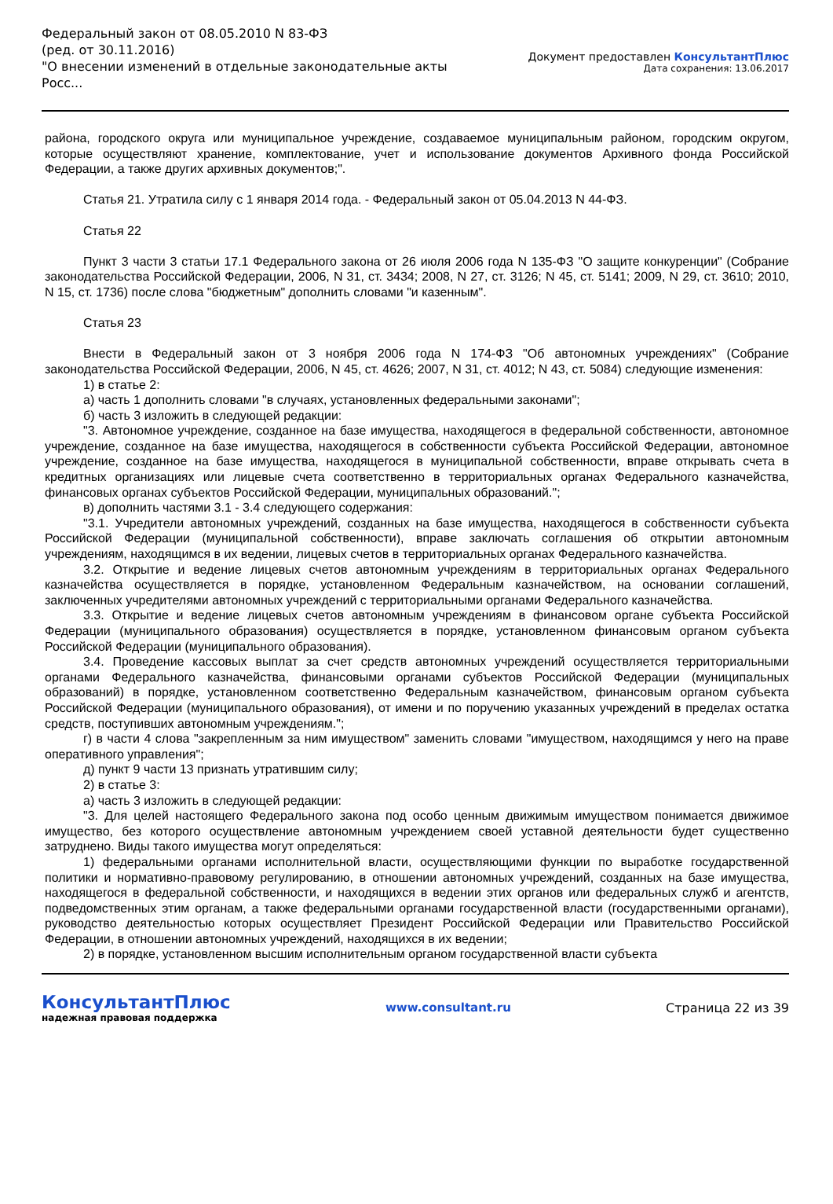Федеральный закон от 08.05.2010 N 83-ФЗ
(ред. от 30.11.2016)
"О внесении изменений в отдельные законодательные акты Росс...
Документ предоставлен КонсультантПлюс
Дата сохранения: 13.06.2017
района, городского округа или муниципальное учреждение, создаваемое муниципальным районом, городским округом, которые осуществляют хранение, комплектование, учет и использование документов Архивного фонда Российской Федерации, а также других архивных документов;".
Статья 21. Утратила силу с 1 января 2014 года. - Федеральный закон от 05.04.2013 N 44-ФЗ.
Статья 22
Пункт 3 части 3 статьи 17.1 Федерального закона от 26 июля 2006 года N 135-ФЗ "О защите конкуренции" (Собрание законодательства Российской Федерации, 2006, N 31, ст. 3434; 2008, N 27, ст. 3126; N 45, ст. 5141; 2009, N 29, ст. 3610; 2010, N 15, ст. 1736) после слова "бюджетным" дополнить словами "и казенным".
Статья 23
Внести в Федеральный закон от 3 ноября 2006 года N 174-ФЗ "Об автономных учреждениях" (Собрание законодательства Российской Федерации, 2006, N 45, ст. 4626; 2007, N 31, ст. 4012; N 43, ст. 5084) следующие изменения:
1) в статье 2:
а) часть 1 дополнить словами "в случаях, установленных федеральными законами";
б) часть 3 изложить в следующей редакции:
"3. Автономное учреждение, созданное на базе имущества, находящегося в федеральной собственности, автономное учреждение, созданное на базе имущества, находящегося в собственности субъекта Российской Федерации, автономное учреждение, созданное на базе имущества, находящегося в муниципальной собственности, вправе открывать счета в кредитных организациях или лицевые счета соответственно в территориальных органах Федерального казначейства, финансовых органах субъектов Российской Федерации, муниципальных образований.";
в) дополнить частями 3.1 - 3.4 следующего содержания:
"3.1. Учредители автономных учреждений, созданных на базе имущества, находящегося в собственности субъекта Российской Федерации (муниципальной собственности), вправе заключать соглашения об открытии автономным учреждениям, находящимся в их ведении, лицевых счетов в территориальных органах Федерального казначейства.
3.2. Открытие и ведение лицевых счетов автономным учреждениям в территориальных органах Федерального казначейства осуществляется в порядке, установленном Федеральным казначейством, на основании соглашений, заключенных учредителями автономных учреждений с территориальными органами Федерального казначейства.
3.3. Открытие и ведение лицевых счетов автономным учреждениям в финансовом органе субъекта Российской Федерации (муниципального образования) осуществляется в порядке, установленном финансовым органом субъекта Российской Федерации (муниципального образования).
3.4. Проведение кассовых выплат за счет средств автономных учреждений осуществляется территориальными органами Федерального казначейства, финансовыми органами субъектов Российской Федерации (муниципальных образований) в порядке, установленном соответственно Федеральным казначейством, финансовым органом субъекта Российской Федерации (муниципального образования), от имени и по поручению указанных учреждений в пределах остатка средств, поступивших автономным учреждениям.";
г) в части 4 слова "закрепленным за ним имуществом" заменить словами "имуществом, находящимся у него на праве оперативного управления";
д) пункт 9 части 13 признать утратившим силу;
2) в статье 3:
а) часть 3 изложить в следующей редакции:
"3. Для целей настоящего Федерального закона под особо ценным движимым имуществом понимается движимое имущество, без которого осуществление автономным учреждением своей уставной деятельности будет существенно затруднено. Виды такого имущества могут определяться:
1) федеральными органами исполнительной власти, осуществляющими функции по выработке государственной политики и нормативно-правовому регулированию, в отношении автономных учреждений, созданных на базе имущества, находящегося в федеральной собственности, и находящихся в ведении этих органов или федеральных служб и агентств, подведомственных этим органам, а также федеральными органами государственной власти (государственными органами), руководство деятельностью которых осуществляет Президент Российской Федерации или Правительство Российской Федерации, в отношении автономных учреждений, находящихся в их ведении;
2) в порядке, установленном высшим исполнительным органом государственной власти субъекта
КонсультантПлюс
надежная правовая поддержка
www.consultant.ru Страница 22 из 39